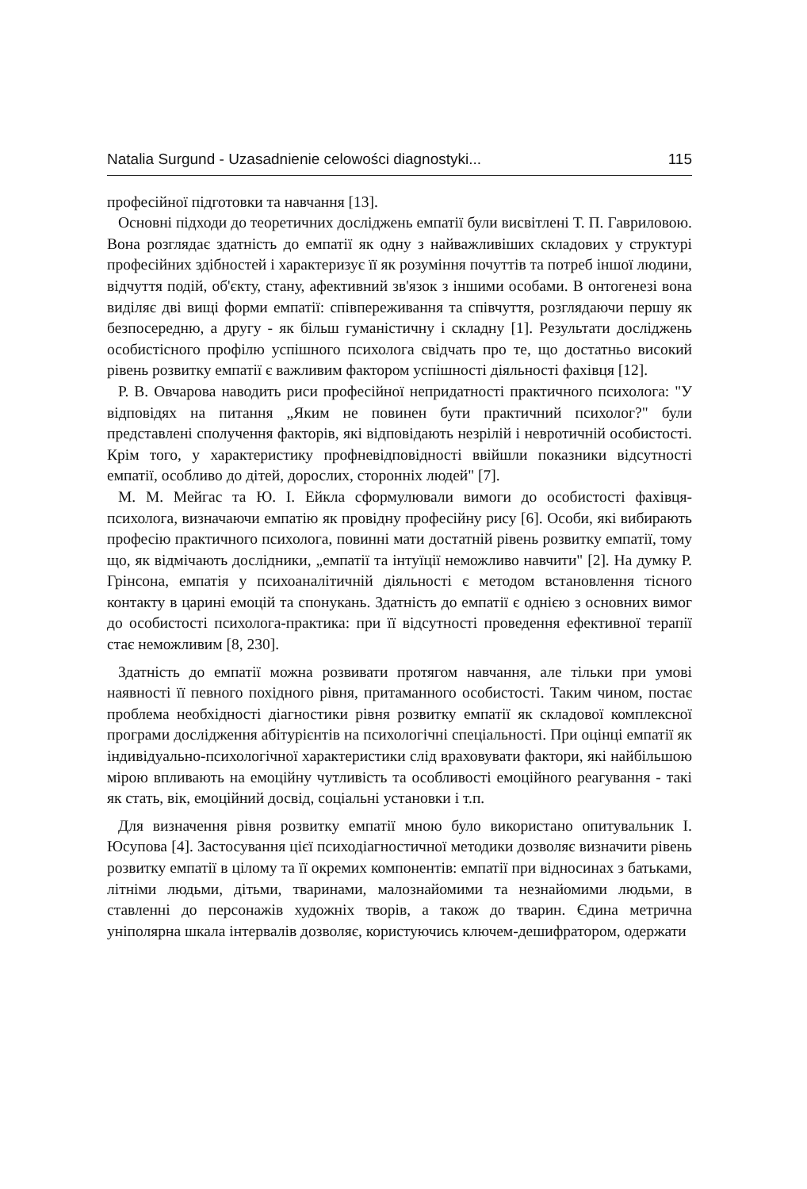Natalia Surgund - Uzasadnienie celowości diagnostyki... 115
професійної підготовки та навчання [13].
Основні підходи до теоретичних досліджень емпатії були висвітлені Т. П. Гавриловою. Вона розглядає здатність до емпатії як одну з найважливіших складових у структурі професійних здібностей і характеризує її як розуміння почуттів та потреб іншої людини, відчуття подій, об'єкту, стану, афективний зв'язок з іншими особами. В онтогенезі вона виділяє дві вищі форми емпатії: співпереживання та співчуття, розглядаючи першу як безпосередню, а другу - як більш гуманістичну і складну [1]. Результати досліджень особистісного профілю успішного психолога свідчать про те, що достатньо високий рівень розвитку емпатії є важливим фактором успішності діяльності фахівця [12].
Р. В. Овчарова наводить риси професійної непридатності практичного психолога: "У відповідях на питання „Яким не повинен бути практичний психолог?" були представлені сполучення факторів, які відповідають незрілій і невротичній особистості. Крім того, у характеристику профневідповідності ввійшли показники відсутності емпатії, особливо до дітей, дорослих, сторонніх людей" [7].
М. М. Мейгас та Ю. І. Ейкла сформулювали вимоги до особистості фахівця-психолога, визначаючи емпатію як провідну професійну рису [6]. Особи, які вибирають професію практичного психолога, повинні мати достатній рівень розвитку емпатії, тому що, як відмічають дослідники, „емпатії та інтуїції неможливо навчити" [2]. На думку Р. Грінсона, емпатія у психоаналітичній діяльності є методом встановлення тісного контакту в царині емоцій та спонукань. Здатність до емпатії є однією з основних вимог до особистості психолога-практика: при її відсутності проведення ефективної терапії стає неможливим [8, 230].
Здатність до емпатії можна розвивати протягом навчання, але тільки при умові наявності її певного похідного рівня, притаманного особистості. Таким чином, постає проблема необхідності діагностики рівня розвитку емпатії як складової комплексної програми дослідження абітурієнтів на психологічні спеціальності. При оцінці емпатії як індивідуально-психологічної характеристики слід враховувати фактори, які найбільшою мірою впливають на емоційну чутливість та особливості емоційного реагування - такі як стать, вік, емоційний досвід, соціальні установки і т.п.
Для визначення рівня розвитку емпатії мною було використано опитувальник І. Юсупова [4]. Застосування цієї психодіагностичної методики дозволяє визначити рівень розвитку емпатії в цілому та її окремих компонентів: емпатії при відносинах з батьками, літніми людьми, дітьми, тваринами, малознайомими та незнайомими людьми, в ставленні до персонажів художніх творів, а також до тварин. Єдина метрична уніполярна шкала інтервалів дозволяє, користуючись ключем-дешифратором, одержати